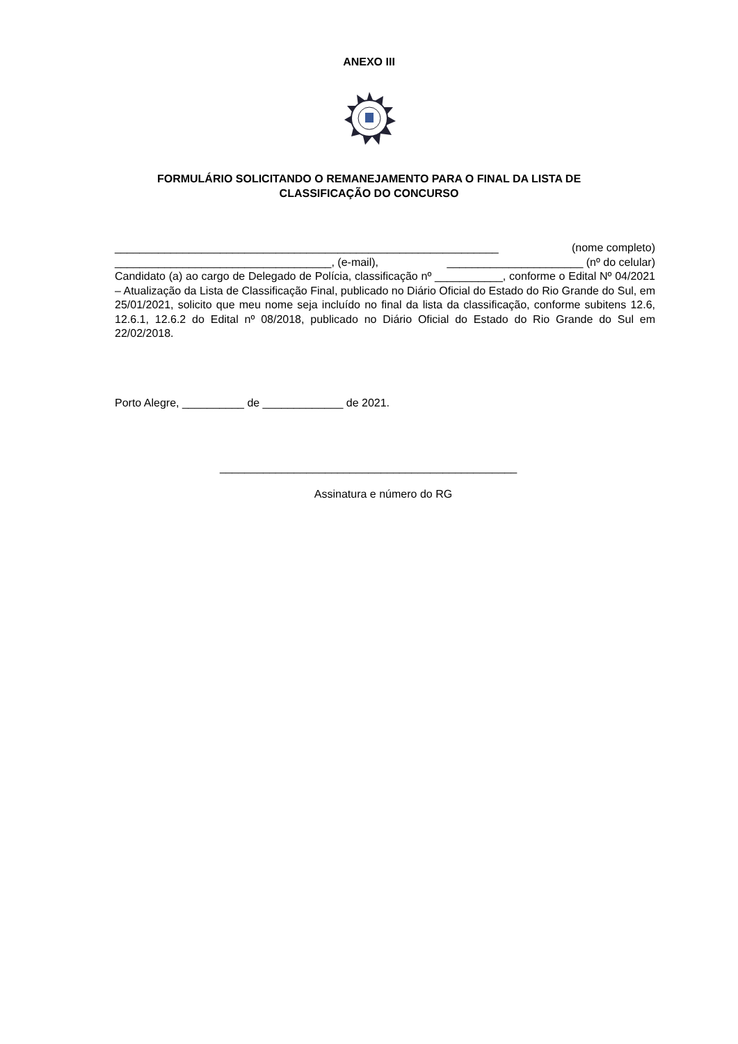ANEXO III
FORMULÁRIO SOLICITANDO O REMANEJAMENTO PARA O FINAL DA LISTA DE
CLASSIFICAÇÃO DO CONCURSO
______________________________________________________________ (nome completo)
___________________________________, (e-mail), ______________________ (nº do celular)
Candidato (a) ao cargo de Delegado de Polícia, classificação nº ___________, conforme o Edital Nº 04/2021 – Atualização da Lista de Classificação Final, publicado no Diário Oficial do Estado do Rio Grande do Sul, em 25/01/2021, solicito que meu nome seja incluído no final da lista da classificação, conforme subitens 12.6, 12.6.1, 12.6.2 do Edital nº 08/2018, publicado no Diário Oficial do Estado do Rio Grande do Sul em 22/02/2018.
Porto Alegre, __________ de _____________ de 2021.
________________________________________________
Assinatura e número do RG